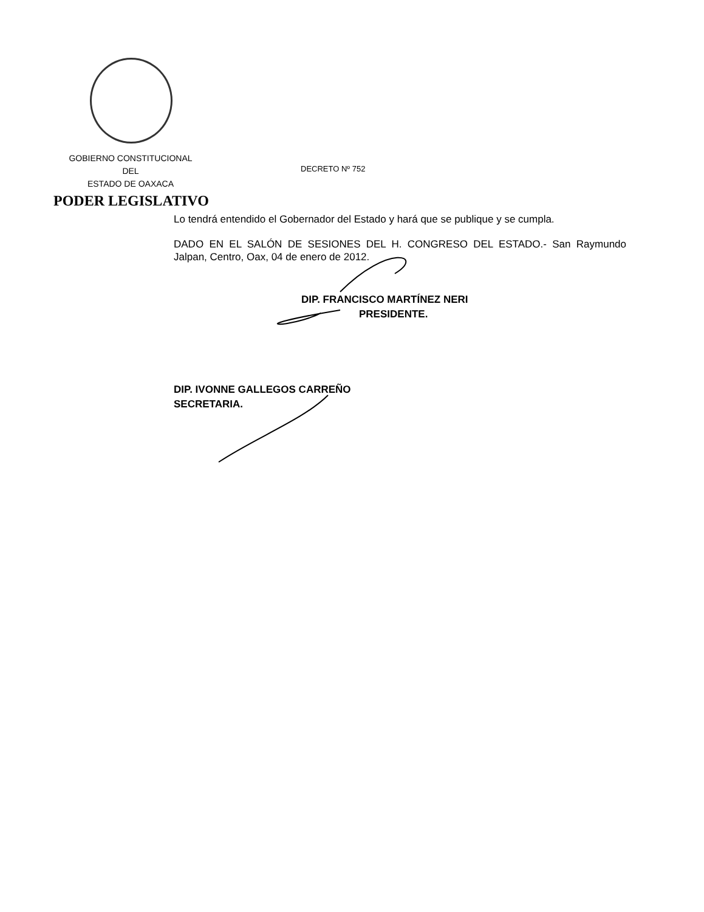GOBIERNO CONSTITUCIONAL
DEL
ESTADO DE OAXACA
DECRETO Nº 752
PODER LEGISLATIVO
Lo tendrá entendido el Gobernador del Estado y hará que se publique y se cumpla.
DADO EN EL SALÓN DE SESIONES DEL H. CONGRESO DEL ESTADO.- San Raymundo Jalpan, Centro, Oax, 04 de enero de 2012.
DIP. FRANCISCO MARTÍNEZ NERI
PRESIDENTE.
DIP. IVONNE GALLEGOS CARREÑO
SECRETARIA.